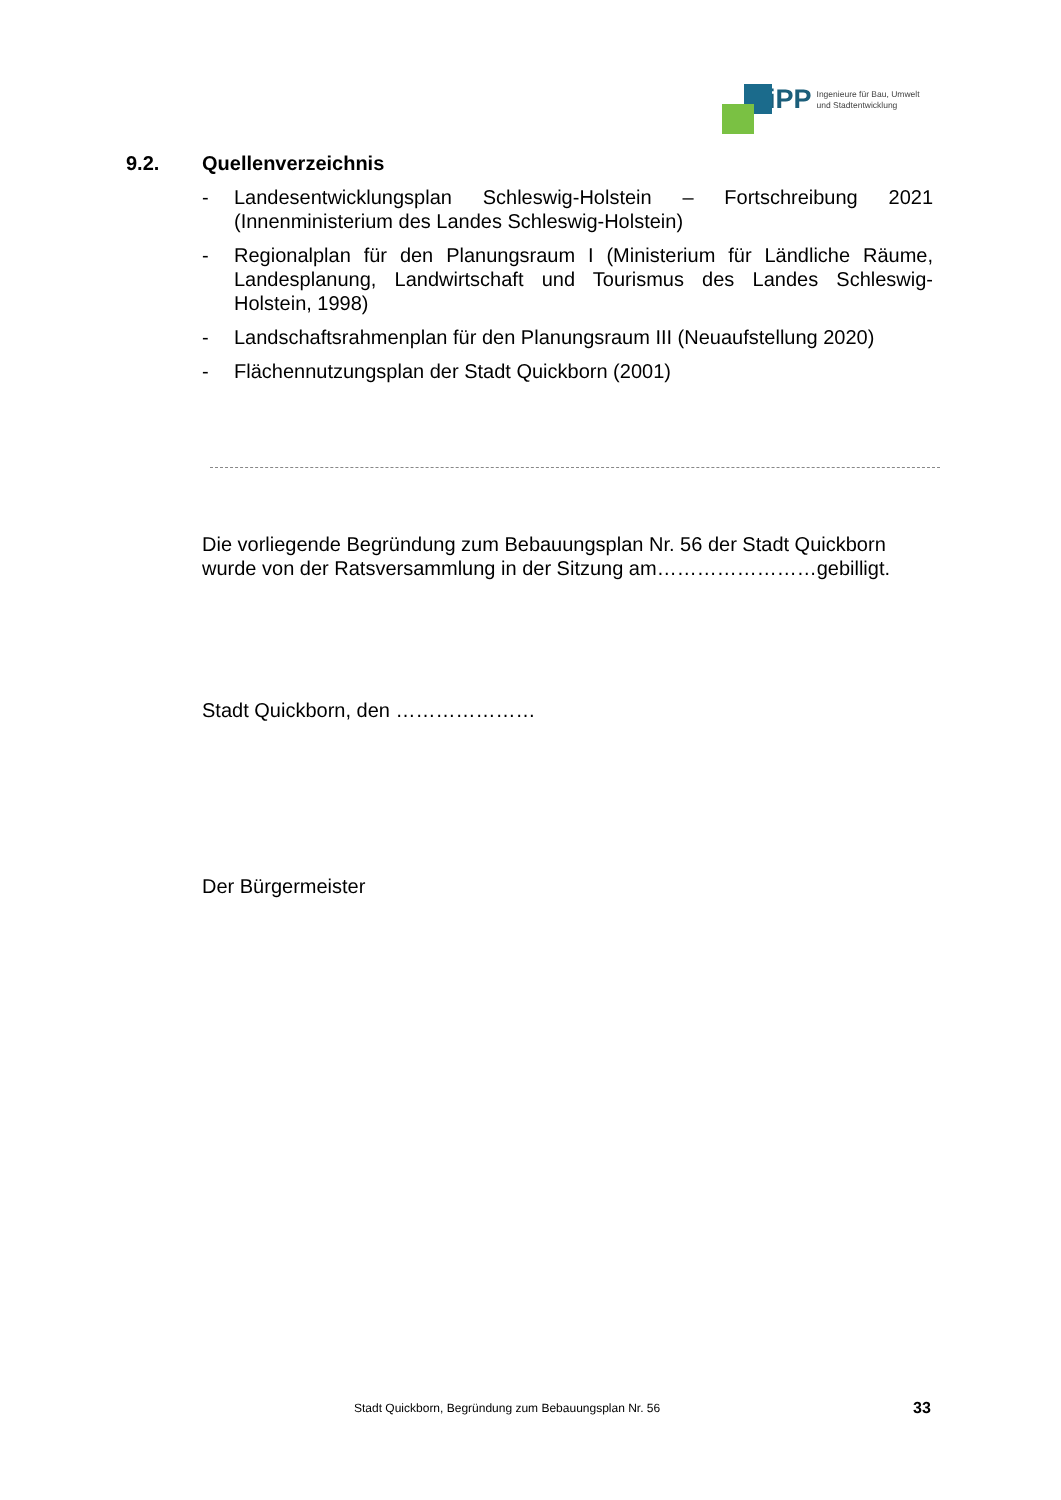iPP Ingenieure für Bau, Umwelt
und Stadtentwicklung
9.2. Quellenverzeichnis
- Landesentwicklungsplan Schleswig-Holstein – Fortschreibung 2021 (Innenministerium des Landes Schleswig-Holstein)
- Regionalplan für den Planungsraum I (Ministerium für Ländliche Räume, Landesplanung, Landwirtschaft und Tourismus des Landes Schleswig-Holstein, 1998)
- Landschaftsrahmenplan für den Planungsraum III (Neuaufstellung 2020)
- Flächennutzungsplan der Stadt Quickborn (2001)
Die vorliegende Begründung zum Bebauungsplan Nr. 56 der Stadt Quickborn wurde von der Ratsversammlung in der Sitzung am……………………gebilligt.
Stadt Quickborn, den …………………
Der Bürgermeister
Stadt Quickborn, Begründung zum Bebauungsplan Nr. 56
33